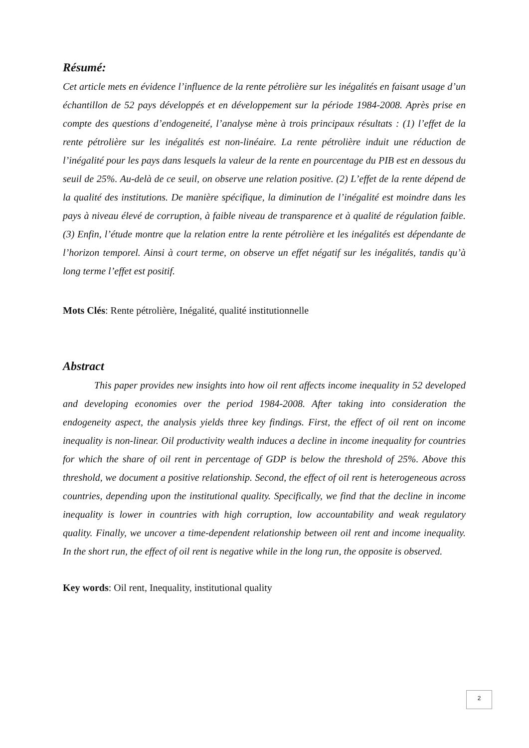Résumé:
Cet article mets en évidence l’influence de la rente pétrolière sur les inégalités en faisant usage d’un échantillon de 52 pays développés et en développement sur la période 1984-2008. Après prise en compte des questions d’endogeneité, l’analyse mène à trois principaux résultats : (1) l’effet de la rente pétrolière sur les inégalités est non-linéaire. La rente pétrolière induit une réduction de l’inégalité pour les pays dans lesquels la valeur de la rente en pourcentage du PIB est en dessous du seuil de 25%. Au-delà de ce seuil, on observe une relation positive. (2) L’effet de la rente dépend de la qualité des institutions. De manière spécifique, la diminution de l’inégalité est moindre dans les pays à niveau élevé de corruption, à faible niveau de transparence et à qualité de régulation faible. (3) Enfin, l’étude montre que la relation entre la rente pétrolière et les inégalités est dépendante de l’horizon temporel. Ainsi à court terme, on observe un effet négatif sur les inégalités, tandis qu’à long terme l’effet est positif.
Mots Clés: Rente pétrolière, Inégalité, qualité institutionnelle
Abstract
This paper provides new insights into how oil rent affects income inequality in 52 developed and developing economies over the period 1984-2008. After taking into consideration the endogeneity aspect, the analysis yields three key findings. First, the effect of oil rent on income inequality is non-linear. Oil productivity wealth induces a decline in income inequality for countries for which the share of oil rent in percentage of GDP is below the threshold of 25%. Above this threshold, we document a positive relationship. Second, the effect of oil rent is heterogeneous across countries, depending upon the institutional quality. Specifically, we find that the decline in income inequality is lower in countries with high corruption, low accountability and weak regulatory quality. Finally, we uncover a time-dependent relationship between oil rent and income inequality. In the short run, the effect of oil rent is negative while in the long run, the opposite is observed.
Key words: Oil rent, Inequality, institutional quality
2